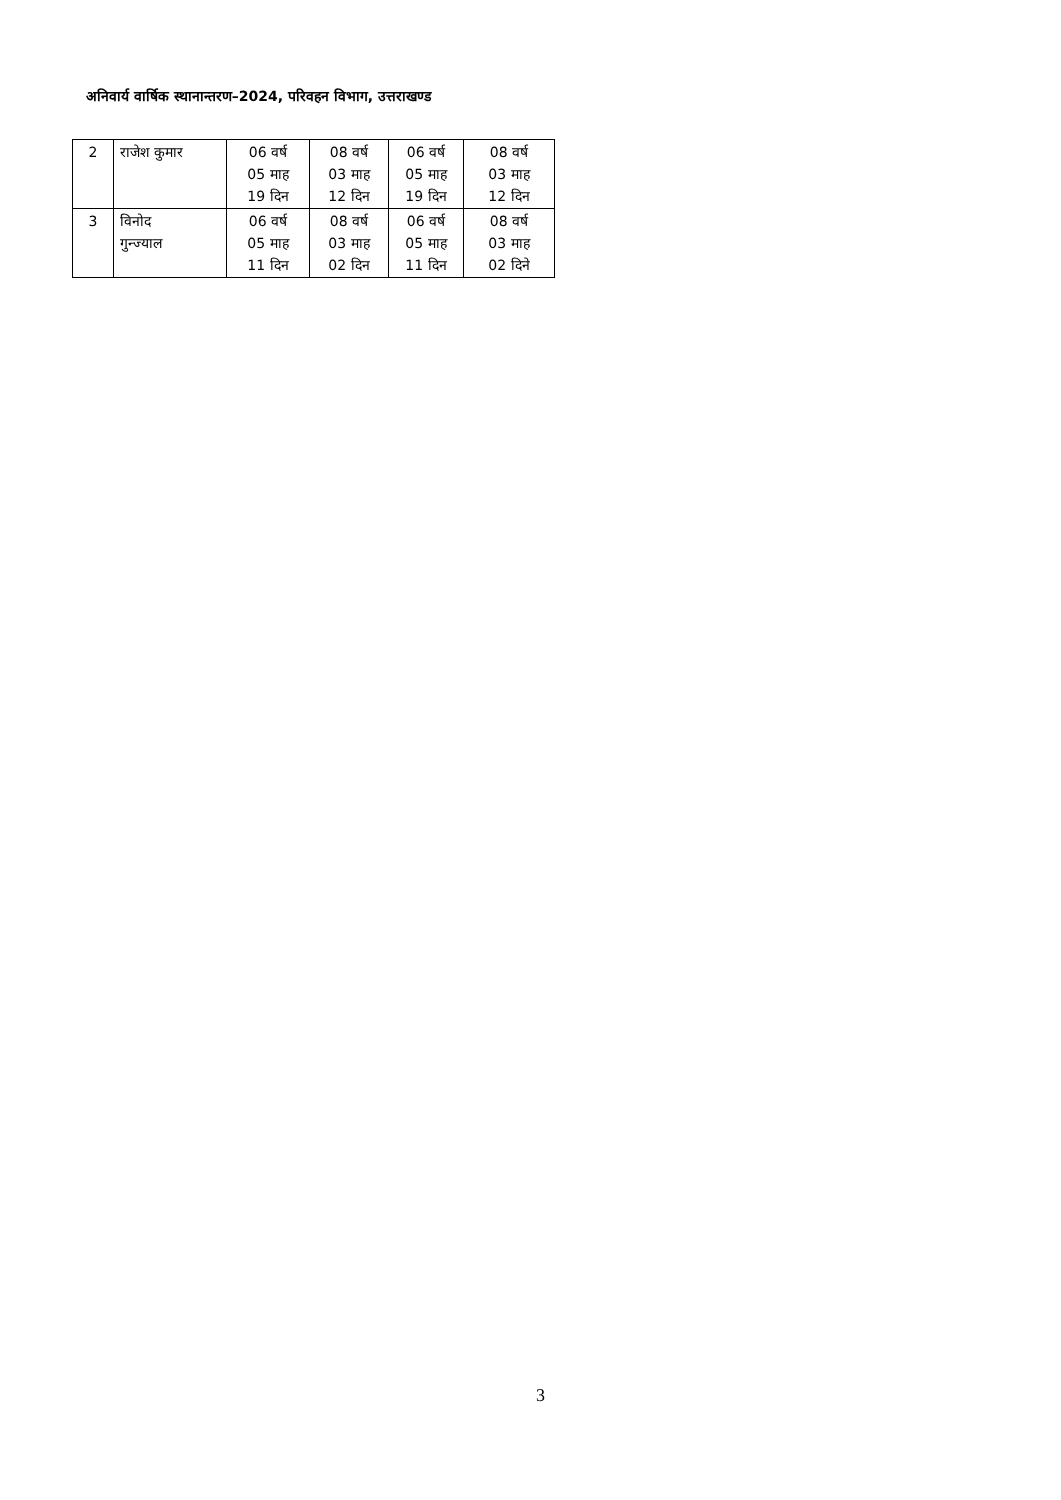अनिवार्य वार्षिक स्थानान्तरण–2024, परिवहन विभाग, उत्तराखण्ड
| 2 | राजेश कुमार | 06 वर्ष 05 माह 19 दिन | 08 वर्ष 03 माह 12 दिन | 06 वर्ष 05 माह 19 दिन | 08 वर्ष 03 माह 12 दिन |
| 3 | विनोद गुन्ज्याल | 06 वर्ष 05 माह 11 दिन | 08 वर्ष 03 माह 02 दिन | 06 वर्ष 05 माह 11 दिन | 08 वर्ष 03 माह 02 दिने |
3